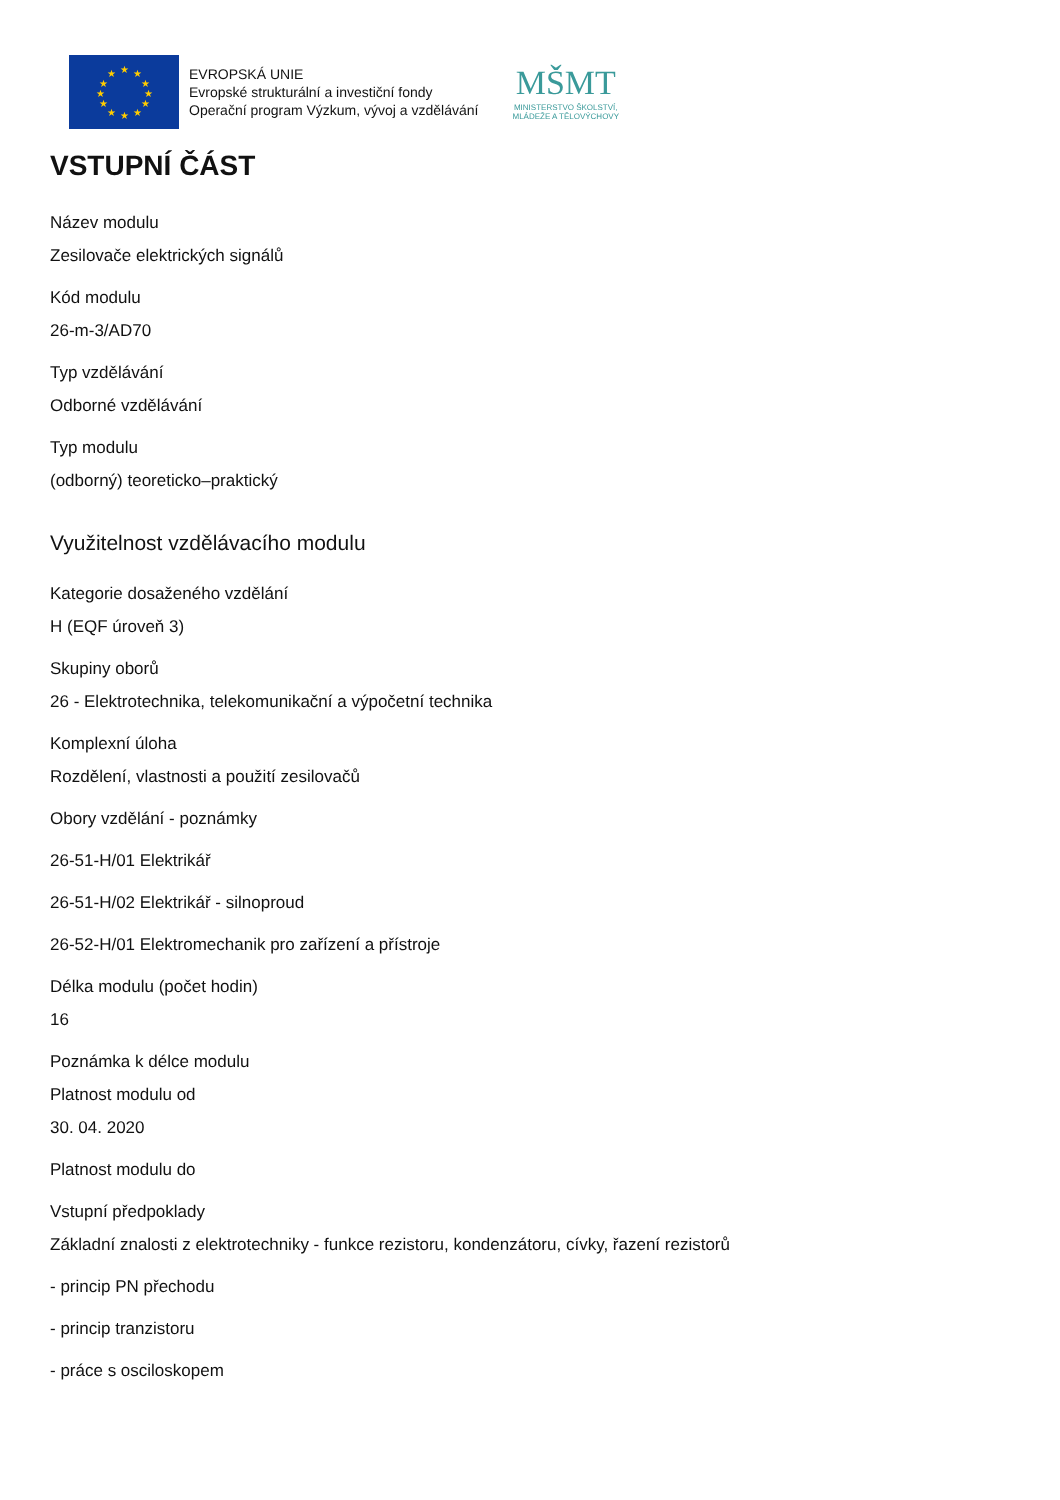★
★
★
★
★
★
★
★
★
★
★
★
EVROPSKÁ UNIE
Evropské strukturální a investiční fondy
Operační program Výzkum, vývoj a vzdělávání
MŠMT
MINISTERSTVO ŠKOLSTVÍ,
MLÁDEŽE A TĚLOVÝCHOVY
VSTUPNÍ ČÁST
Název modulu
Zesilovače elektrických signálů
Kód modulu
26-m-3/AD70
Typ vzdělávání
Odborné vzdělávání
Typ modulu
(odborný) teoreticko–praktický
Využitelnost vzdělávacího modulu
Kategorie dosaženého vzdělání
H (EQF úroveň 3)
Skupiny oborů
26 - Elektrotechnika, telekomunikační a výpočetní technika
Komplexní úloha
Rozdělení, vlastnosti a použití zesilovačů
Obory vzdělání - poznámky
26-51-H/01 Elektrikář
26-51-H/02 Elektrikář - silnoproud
26-52-H/01 Elektromechanik pro zařízení a přístroje
Délka modulu (počet hodin)
16
Poznámka k délce modulu
Platnost modulu od
30. 04. 2020
Platnost modulu do
Vstupní předpoklady
Základní znalosti z elektrotechniky - funkce rezistoru, kondenzátoru, cívky, řazení rezistorů
- princip PN přechodu
- princip tranzistoru
- práce s osciloskopem